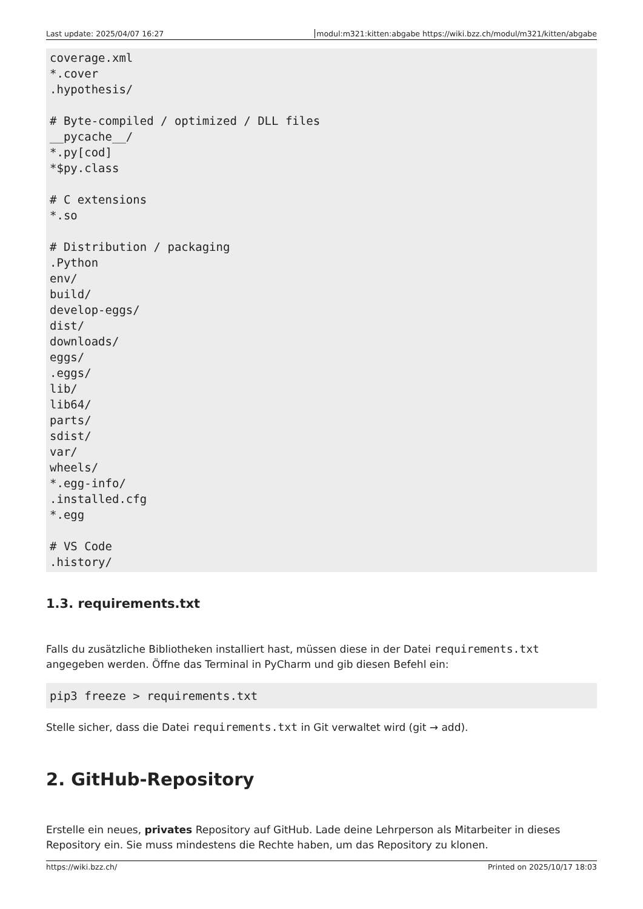Last update: 2025/04/07 16:27 modul:m321:kitten:abgabe https://wiki.bzz.ch/modul/m321/kitten/abgabe
coverage.xml
*.cover
.hypothesis/

# Byte-compiled / optimized / DLL files
__pycache__/
*.py[cod]
*$py.class

# C extensions
*.so

# Distribution / packaging
.Python
env/
build/
develop-eggs/
dist/
downloads/
eggs/
.eggs/
lib/
lib64/
parts/
sdist/
var/
wheels/
*.egg-info/
.installed.cfg
*.egg

# VS Code
.history/
1.3. requirements.txt
Falls du zusätzliche Bibliotheken installiert hast, müssen diese in der Datei requirements.txt angegeben werden. Öffne das Terminal in PyCharm und gib diesen Befehl ein:
pip3 freeze > requirements.txt
Stelle sicher, dass die Datei requirements.txt in Git verwaltet wird (git → add).
2. GitHub-Repository
Erstelle ein neues, privates Repository auf GitHub. Lade deine Lehrperson als Mitarbeiter in dieses Repository ein. Sie muss mindestens die Rechte haben, um das Repository zu klonen.
https://wiki.bzz.ch/ Printed on 2025/10/17 18:03